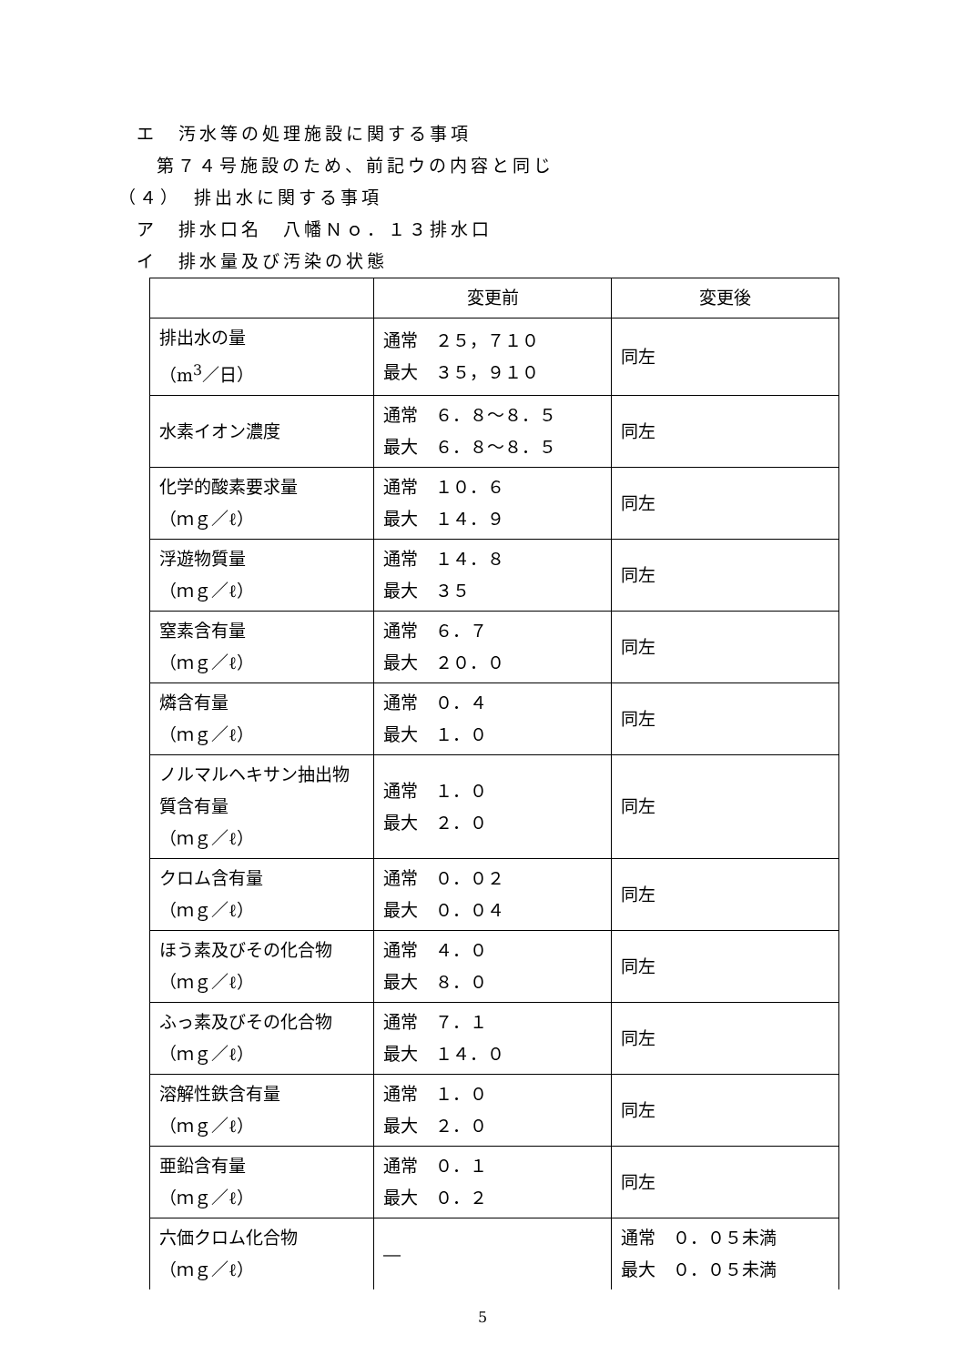エ　汚水等の処理施設に関する事項
第７４号施設のため、前記ウの内容と同じ
（４）　排出水に関する事項
ア　排水口名　八幡Ｎｏ．１３排水口
イ　排水量及び汚染の状態
| | 変更前 | 変更後 |
| --- | --- | --- |
| 排出水の量 （m<sup>3</sup>／日） | 通常 ２５，７１０ 最大 ３５，９１０ | 同左 |
| 水素イオン濃度 | 通常 ６．８～８．５ 最大 ６．８～８．５ | 同左 |
| 化学的酸素要求量 （ｍｇ／ℓ） | 通常 １０．６ 最大 １４．９ | 同左 |
| 浮遊物質量 （ｍｇ／ℓ） | 通常 １４．８ 最大 ３５ | 同左 |
| 窒素含有量 （ｍｇ／ℓ） | 通常 ６．７ 最大 ２０．０ | 同左 |
| 燐含有量 （ｍｇ／ℓ） | 通常 ０．４ 最大 １．０ | 同左 |
| ノルマルヘキサン抽出物質含有量 （ｍｇ／ℓ） | 通常 １．０ 最大 ２．０ | 同左 |
| クロム含有量 （ｍｇ／ℓ） | 通常 ０．０２ 最大 ０．０４ | 同左 |
| ほう素及びその化合物（ｍｇ／ℓ） | 通常 ４．０ 最大 ８．０ | 同左 |
| ふっ素及びその化合物（ｍｇ／ℓ） | 通常 ７．１ 最大 １４．０ | 同左 |
| 溶解性鉄含有量 （ｍｇ／ℓ） | 通常 １．０ 最大 ２．０ | 同左 |
| 亜鉛含有量 （ｍｇ／ℓ） | 通常 ０．１ 最大 ０．２ | 同左 |
| 六価クロム化合物 （ｍｇ／ℓ） | ― | 通常 ０．０５未満 最大 ０．０５未満 |
5